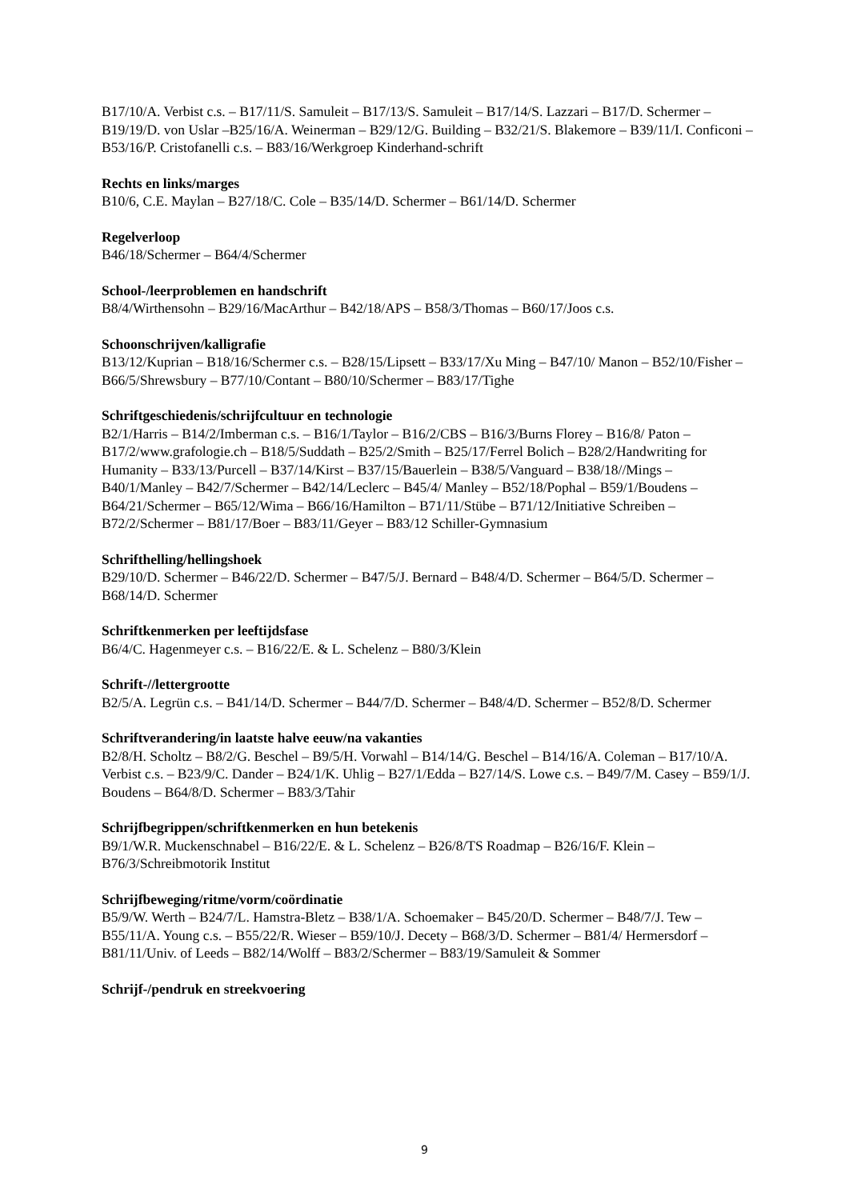B17/10/A. Verbist c.s. – B17/11/S. Samuleit – B17/13/S. Samuleit – B17/14/S. Lazzari – B17/D. Schermer – B19/19/D. von Uslar –B25/16/A. Weinerman – B29/12/G. Building – B32/21/S. Blakemore – B39/11/I. Conficoni – B53/16/P. Cristofanelli c.s. – B83/16/Werkgroep Kinderhand-schrift
Rechts en links/marges
B10/6, C.E. Maylan – B27/18/C. Cole – B35/14/D. Schermer – B61/14/D. Schermer
Regelverloop
B46/18/Schermer – B64/4/Schermer
School-/leerproblemen en handschrift
B8/4/Wirthensohn – B29/16/MacArthur – B42/18/APS – B58/3/Thomas – B60/17/Joos c.s.
Schoonschrijven/kalligrafie
B13/12/Kuprian – B18/16/Schermer c.s. – B28/15/Lipsett – B33/17/Xu Ming – B47/10/ Manon – B52/10/Fisher – B66/5/Shrewsbury – B77/10/Contant – B80/10/Schermer – B83/17/Tighe
Schriftgeschiedenis/schrijfcultuur en technologie
B2/1/Harris – B14/2/Imberman c.s. – B16/1/Taylor – B16/2/CBS – B16/3/Burns Florey – B16/8/ Paton – B17/2/www.grafologie.ch – B18/5/Suddath – B25/2/Smith – B25/17/Ferrel Bolich – B28/2/Handwriting for Humanity – B33/13/Purcell – B37/14/Kirst – B37/15/Bauerlein – B38/5/Vanguard – B38/18//Mings – B40/1/Manley – B42/7/Schermer – B42/14/Leclerc – B45/4/ Manley – B52/18/Pophal – B59/1/Boudens – B64/21/Schermer – B65/12/Wima – B66/16/Hamilton – B71/11/Stübe – B71/12/Initiative Schreiben – B72/2/Schermer – B81/17/Boer – B83/11/Geyer – B83/12 Schiller-Gymnasium
Schrifthelling/hellingshoek
B29/10/D. Schermer – B46/22/D. Schermer – B47/5/J. Bernard – B48/4/D. Schermer – B64/5/D. Schermer – B68/14/D. Schermer
Schriftkenmerken per leeftijdsfase
B6/4/C. Hagenmeyer c.s. – B16/22/E. & L. Schelenz – B80/3/Klein
Schrift-//lettergrootte
B2/5/A. Legrün c.s. – B41/14/D. Schermer – B44/7/D. Schermer – B48/4/D. Schermer – B52/8/D. Schermer
Schriftverandering/in laatste halve eeuw/na vakanties
B2/8/H. Scholtz – B8/2/G. Beschel – B9/5/H. Vorwahl – B14/14/G. Beschel – B14/16/A. Coleman – B17/10/A. Verbist c.s. – B23/9/C. Dander – B24/1/K. Uhlig – B27/1/Edda – B27/14/S. Lowe c.s. – B49/7/M. Casey – B59/1/J. Boudens – B64/8/D. Schermer – B83/3/Tahir
Schrijfbegrippen/schriftkenmerken en hun betekenis
B9/1/W.R. Muckenschnabel – B16/22/E. & L. Schelenz – B26/8/TS Roadmap – B26/16/F. Klein – B76/3/Schreibmotorik Institut
Schrijfbeweging/ritme/vorm/coördinatie
B5/9/W. Werth – B24/7/L. Hamstra-Bletz – B38/1/A. Schoemaker – B45/20/D. Schermer – B48/7/J. Tew – B55/11/A. Young c.s. – B55/22/R. Wieser – B59/10/J. Decety – B68/3/D. Schermer – B81/4/ Hermersdorf – B81/11/Univ. of Leeds – B82/14/Wolff – B83/2/Schermer – B83/19/Samuleit & Sommer
Schrijf-/pendruk en streekvoering
9